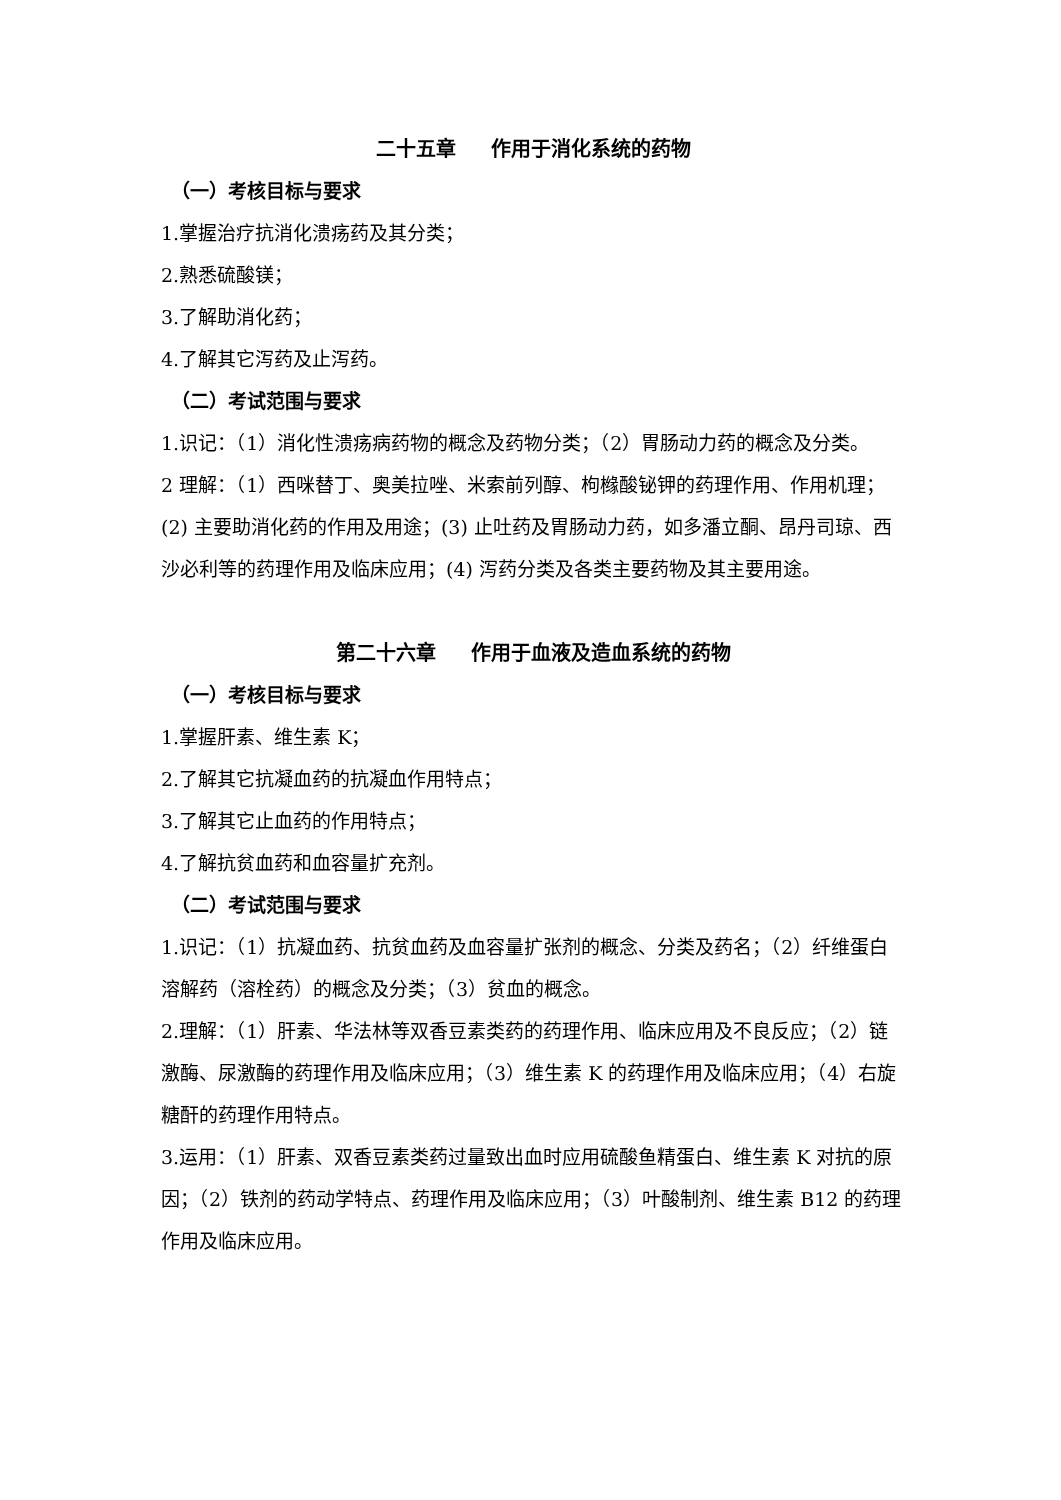二十五章 作用于消化系统的药物
（一）考核目标与要求
1.掌握治疗抗消化溃疡药及其分类；
2.熟悉硫酸镁；
3.了解助消化药；
4.了解其它泻药及止泻药。
（二）考试范围与要求
1.识记：（1）消化性溃疡病药物的概念及药物分类；（2）胃肠动力药的概念及分类。
2 理解：（1）西咪替丁、奥美拉唑、米索前列醇、枸橼酸铋钾的药理作用、作用机理；(2) 主要助消化药的作用及用途；(3) 止吐药及胃肠动力药，如多潘立酮、昂丹司琼、西沙必利等的药理作用及临床应用；(4) 泻药分类及各类主要药物及其主要用途。
第二十六章 作用于血液及造血系统的药物
（一）考核目标与要求
1.掌握肝素、维生素 K；
2.了解其它抗凝血药的抗凝血作用特点；
3.了解其它止血药的作用特点；
4.了解抗贫血药和血容量扩充剂。
（二）考试范围与要求
1.识记：（1）抗凝血药、抗贫血药及血容量扩张剂的概念、分类及药名；（2）纤维蛋白溶解药（溶栓药）的概念及分类；（3）贫血的概念。
2.理解：（1）肝素、华法林等双香豆素类药的药理作用、临床应用及不良反应；（2）链激酶、尿激酶的药理作用及临床应用；（3）维生素 K 的药理作用及临床应用；（4）右旋糖酐的药理作用特点。
3.运用：（1）肝素、双香豆素类药过量致出血时应用硫酸鱼精蛋白、维生素 K 对抗的原因；（2）铁剂的药动学特点、药理作用及临床应用；（3）叶酸制剂、维生素 B12 的药理作用及临床应用。